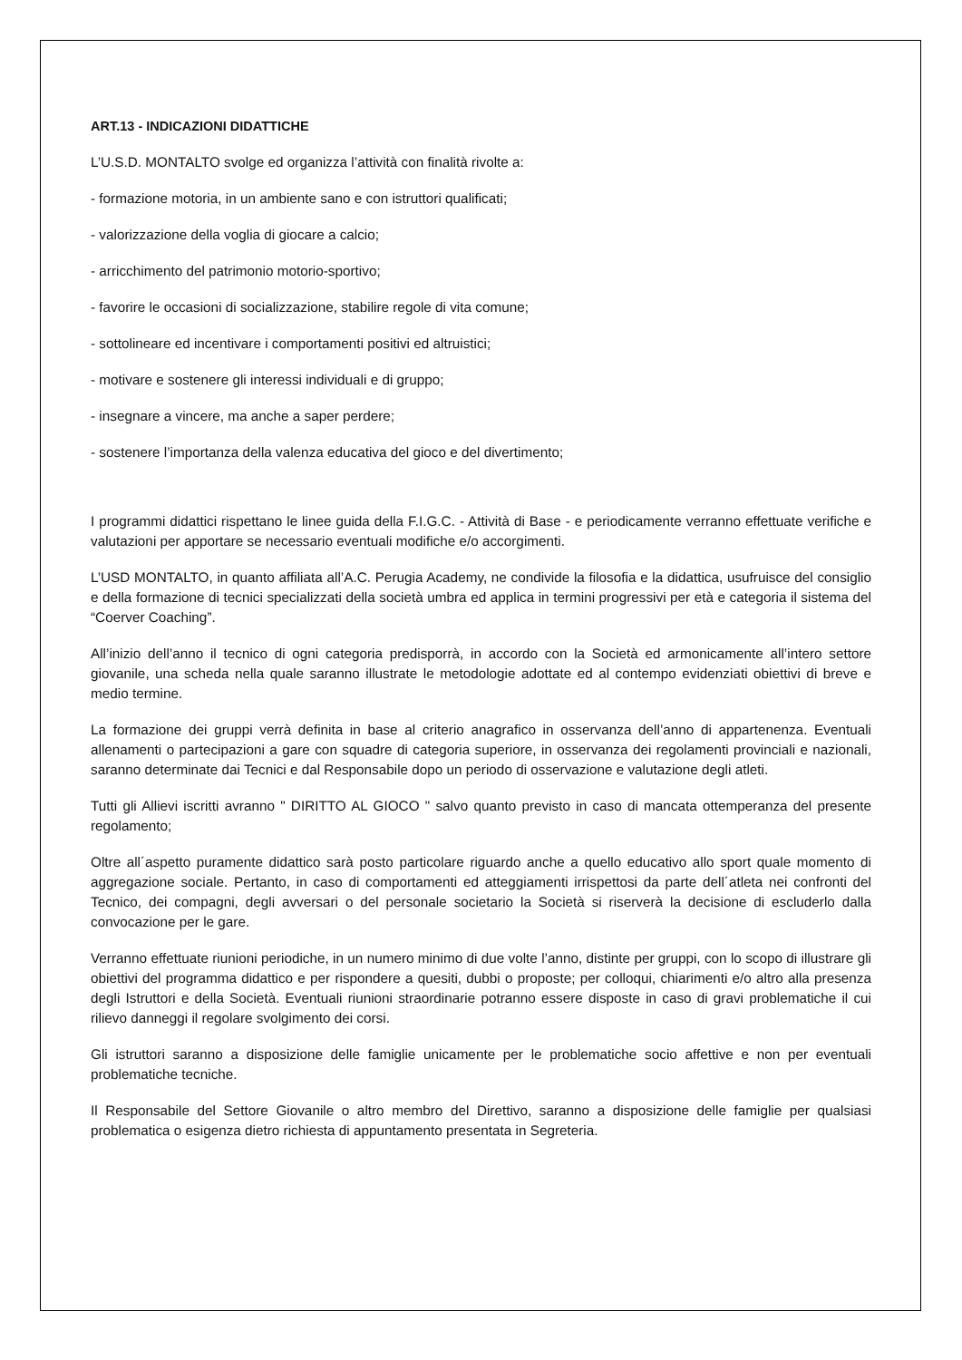ART.13 - INDICAZIONI DIDATTICHE
L’U.S.D. MONTALTO svolge ed organizza l’attività con finalità rivolte a:
- formazione motoria, in un ambiente sano e con istruttori qualificati;
- valorizzazione della voglia di giocare a calcio;
- arricchimento del patrimonio motorio-sportivo;
- favorire le occasioni di socializzazione, stabilire regole di vita comune;
- sottolineare ed incentivare i comportamenti positivi ed altruistici;
- motivare e sostenere gli interessi individuali e di gruppo;
- insegnare a vincere, ma anche a saper perdere;
- sostenere l’importanza della valenza educativa del gioco e del divertimento;
I programmi didattici rispettano le linee guida della F.I.G.C. - Attività di Base - e periodicamente verranno effettuate verifiche e valutazioni per apportare se necessario eventuali modifiche e/o accorgimenti.
L’USD MONTALTO, in quanto affiliata all’A.C. Perugia Academy, ne condivide la filosofia e la didattica, usufruisce del consiglio e della formazione di tecnici specializzati della società umbra ed applica in termini progressivi per età e categoria il sistema del “Coerver Coaching”.
All’inizio dell’anno il tecnico di ogni categoria predisporrà, in accordo con la Società ed armonicamente all’intero settore giovanile, una scheda nella quale saranno illustrate le metodologie adottate ed al contempo evidenziati obiettivi di breve e medio termine.
La formazione dei gruppi verrà definita in base al criterio anagrafico in osservanza dell’anno di appartenenza. Eventuali allenamenti o partecipazioni a gare con squadre di categoria superiore, in osservanza dei regolamenti provinciali e nazionali, saranno determinate dai Tecnici e dal Responsabile dopo un periodo di osservazione e valutazione degli atleti.
Tutti gli Allievi iscritti avranno " DIRITTO AL GIOCO " salvo quanto previsto in caso di mancata ottemperanza del presente regolamento;
Oltre all´aspetto puramente didattico sarà posto particolare riguardo anche a quello educativo allo sport quale momento di aggregazione sociale. Pertanto, in caso di comportamenti ed atteggiamenti irrispettosi da parte dell´atleta nei confronti del Tecnico, dei compagni, degli avversari o del personale societario la Società si riserverà la decisione di escluderlo dalla convocazione per le gare.
Verranno effettuate riunioni periodiche, in un numero minimo di due volte l’anno, distinte per gruppi, con lo scopo di illustrare gli obiettivi del programma didattico e per rispondere a quesiti, dubbi o proposte; per colloqui, chiarimenti e/o altro alla presenza degli Istruttori e della Società. Eventuali riunioni straordinarie potranno essere disposte in caso di gravi problematiche il cui rilievo danneggi il regolare svolgimento dei corsi.
Gli istruttori saranno a disposizione delle famiglie unicamente per le problematiche socio affettive e non per eventuali problematiche tecniche.
Il Responsabile del Settore Giovanile o altro membro del Direttivo, saranno a disposizione delle famiglie per qualsiasi problematica o esigenza dietro richiesta di appuntamento presentata in Segreteria.